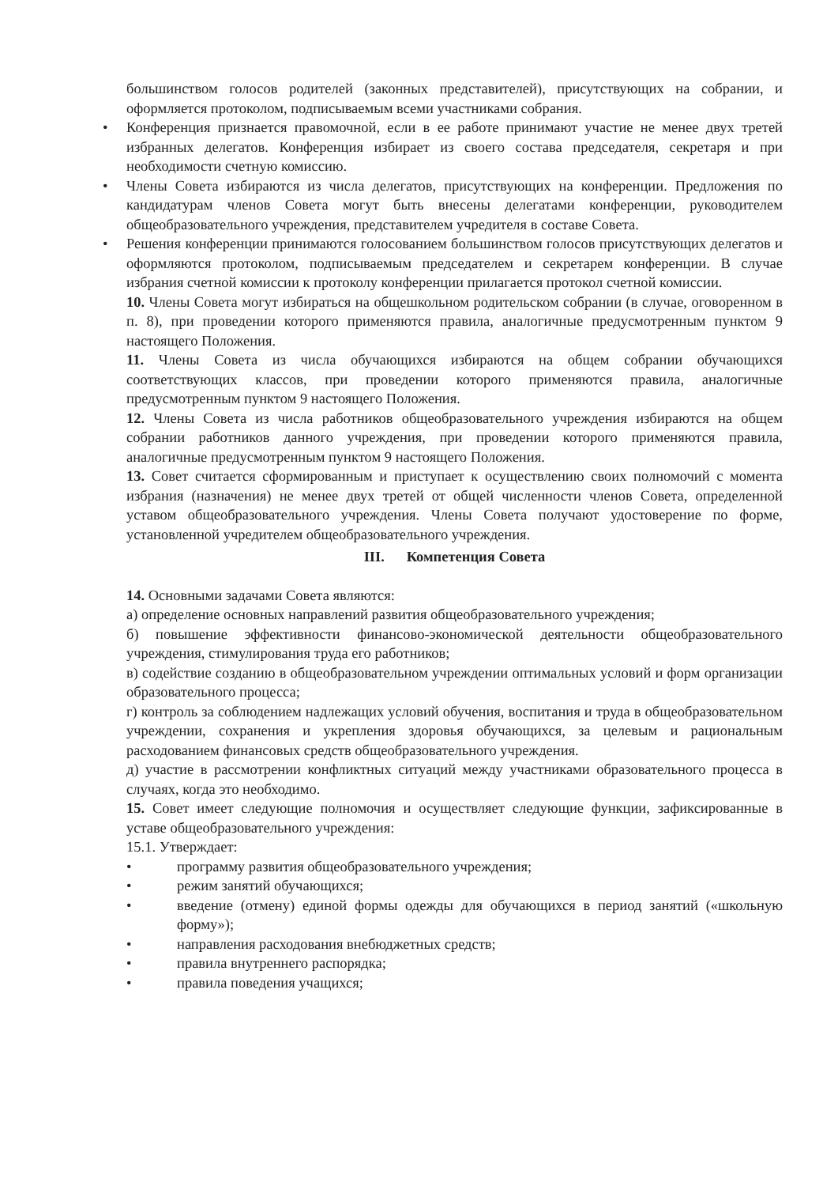большинством голосов родителей (законных представителей), присутствующих на собрании, и оформляется протоколом, подписываемым всеми участниками собрания.
• Конференция признается правомочной, если в ее работе принимают участие не менее двух третей избранных делегатов. Конференция избирает из своего состава председателя, секретаря и при необходимости счетную комиссию.
• Члены Совета избираются из числа делегатов, присутствующих на конференции. Предложения по кандидатурам членов Совета могут быть внесены делегатами конференции, руководителем общеобразовательного учреждения, представителем учредителя в составе Совета.
• Решения конференции принимаются голосованием большинством голосов присутствующих делегатов и оформляются протоколом, подписываемым председателем и секретарем конференции. В случае избрания счетной комиссии к протоколу конференции прилагается протокол счетной комиссии.
10. Члены Совета могут избираться на общешкольном родительском собрании (в случае, оговоренном в п. 8), при проведении которого применяются правила, аналогичные предусмотренным пунктом 9 настоящего Положения.
11. Члены Совета из числа обучающихся избираются на общем собрании обучающихся соответствующих классов, при проведении которого применяются правила, аналогичные предусмотренным пунктом 9 настоящего Положения.
12. Члены Совета из числа работников общеобразовательного учреждения избираются на общем собрании работников данного учреждения, при проведении которого применяются правила, аналогичные предусмотренным пунктом 9 настоящего Положения.
13. Совет считается сформированным и приступает к осуществлению своих полномочий с момента избрания (назначения) не менее двух третей от общей численности членов Совета, определенной уставом общеобразовательного учреждения. Члены Совета получают удостоверение по форме, установленной учредителем общеобразовательного учреждения.
III. Компетенция Совета
14. Основными задачами Совета являются:
а) определение основных направлений развития общеобразовательного учреждения;
б) повышение эффективности финансово-экономической деятельности общеобразовательного учреждения, стимулирования труда его работников;
в) содействие созданию в общеобразовательном учреждении оптимальных условий и форм организации образовательного процесса;
г) контроль за соблюдением надлежащих условий обучения, воспитания и труда в общеобразовательном учреждении, сохранения и укрепления здоровья обучающихся, за целевым и рациональным расходованием финансовых средств общеобразовательного учреждения.
д) участие в рассмотрении конфликтных ситуаций между участниками образовательного процесса в случаях, когда это необходимо.
15. Совет имеет следующие полномочия и осуществляет следующие функции, зафиксированные в уставе общеобразовательного учреждения:
15.1. Утверждает:
• программу развития общеобразовательного учреждения;
• режим занятий обучающихся;
• введение (отмену) единой формы одежды для обучающихся в период занятий («школьную форму»);
• направления расходования внебюджетных средств;
• правила внутреннего распорядка;
• правила поведения учащихся;